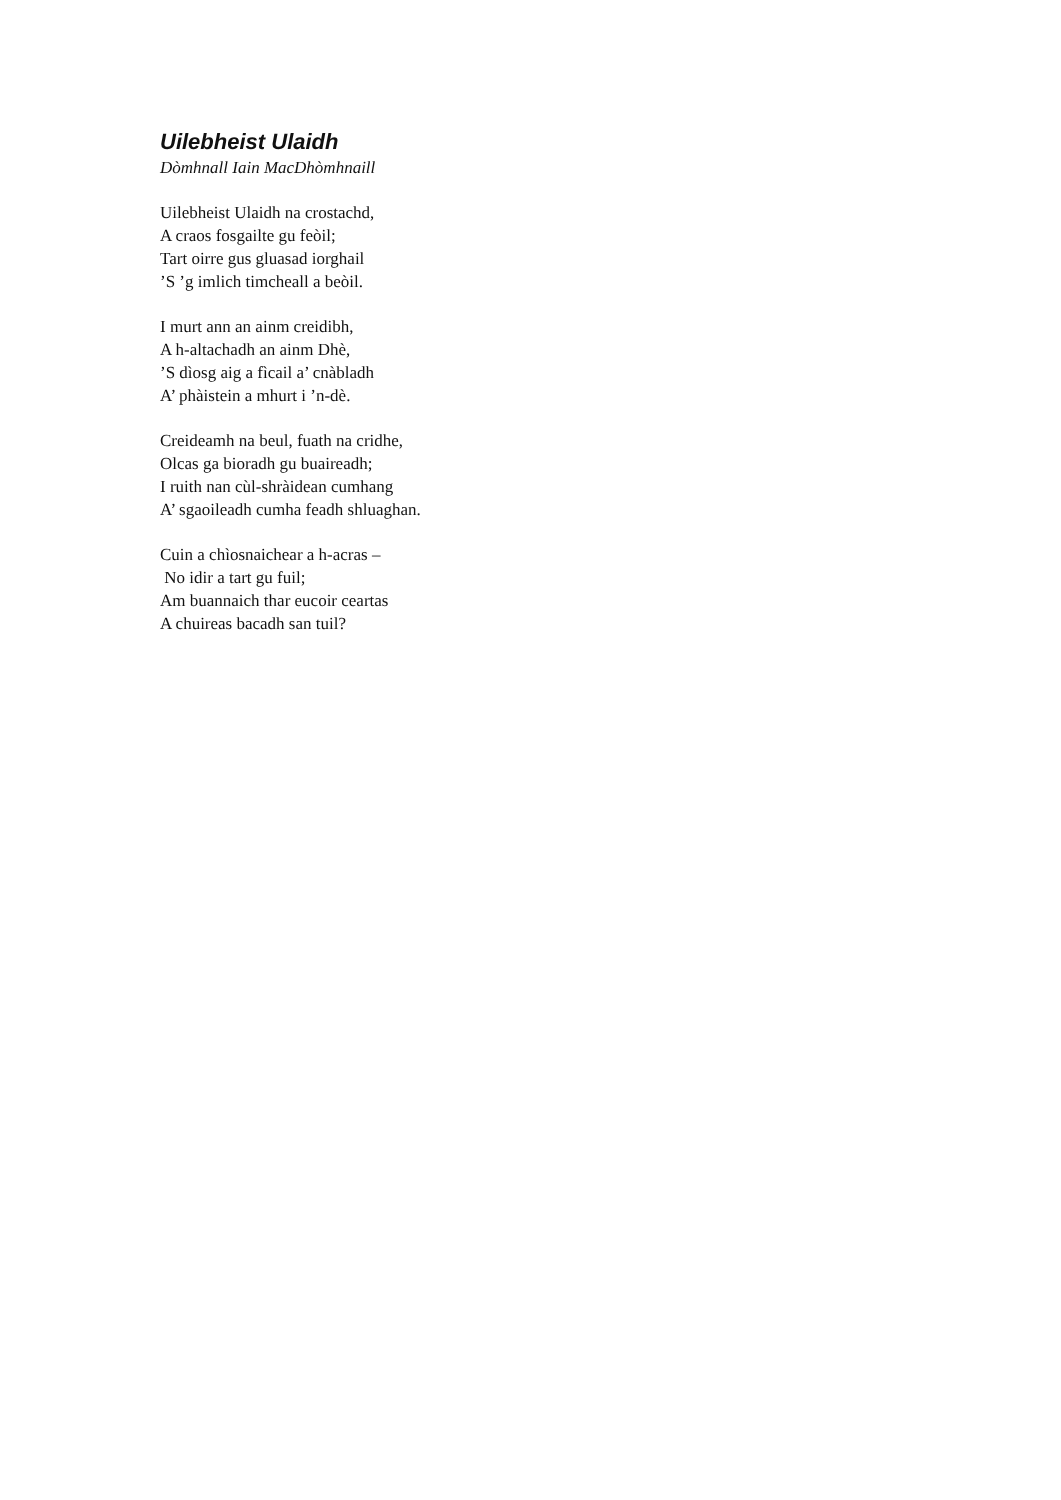Uilebheist Ulaidh
Dòmhnall Iain MacDhòmhnaill
Uilebheist Ulaidh na crostachd,
A craos fosgailte gu feòil;
Tart oirre gus gluasad iorghail
’S ’g imlich timcheall a beòil.
I murt ann an ainm creidibh,
A h-altachadh an ainm Dhè,
’S dìosg aig a fìcail a’ cnàbladh
A’ phàistein a mhurt i ’n-dè.
Creideamh na beul, fuath na cridhe,
Olcas ga bioradh gu buaireadh;
I ruith nan cùl-shràidean cumhang
A’ sgaoileadh cumha feadh shluaghan.
Cuin a chìosnaichear a h-acras –
No idir a tart gu fuil;
Am buannaich thar eucoir ceartas
A chuireas bacadh san tuil?